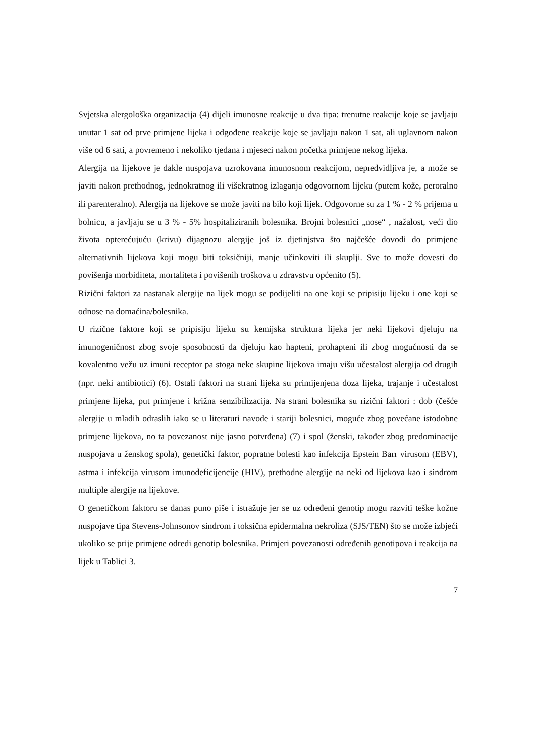Svjetska alergološka organizacija (4) dijeli imunosne reakcije u dva tipa: trenutne reakcije koje se javljaju unutar 1 sat od prve primjene lijeka i odgođene reakcije koje se javljaju nakon 1 sat, ali uglavnom nakon više od 6 sati, a povremeno i nekoliko tjedana i mjeseci nakon početka primjene nekog lijeka.
Alergija na lijekove je dakle nuspojava uzrokovana imunosnom reakcijom, nepredvidljiva je, a može se javiti nakon prethodnog, jednokratnog ili višekratnog izlaganja odgovornom lijeku (putem kože, peroralno ili parenteralno). Alergija na lijekove se može javiti na bilo koji lijek. Odgovorne su za 1 % - 2 % prijema u bolnicu, a javljaju se u 3 % - 5% hospitaliziranih bolesnika. Brojni bolesnici „nose“ , nažalost, veći dio života opterećujuću (krivu) dijagnozu alergije još iz djetinjstva što najčešće dovodi do primjene alternativnih lijekova koji mogu biti toksičniji, manje učinkoviti ili skuplji. Sve to može dovesti do povišenja morbiditeta, mortaliteta i povišenih troškova u zdravstvu općenito (5).
Rizični faktori za nastanak alergije na lijek mogu se podijeliti na one koji se pripisiju lijeku i one koji se odnose na domaćina/bolesnika.
U rizične faktore koji se pripisiju lijeku su kemijska struktura lijeka jer neki lijekovi djeluju na imunogeničnost zbog svoje sposobnosti da djeluju kao hapteni, prohapteni ili zbog mogućnosti da se kovalentno vežu uz imuni receptor pa stoga neke skupine lijekova imaju višu učestalost alergija od drugih (npr. neki antibiotici) (6). Ostali faktori na strani lijeka su primijenjena doza lijeka, trajanje i učestalost primjene lijeka, put primjene i križna senzibilizacija. Na strani bolesnika su rizični faktori : dob (češće alergije u mladih odraslih iako se u literaturi navode i stariji bolesnici, moguće zbog povećane istodobne primjene lijekova, no ta povezanost nije jasno potvrđena) (7) i spol (ženski, također zbog predominacije nuspojava u ženskog spola), genetički faktor, popratne bolesti kao infekcija Epstein Barr virusom (EBV), astma i infekcija virusom imunodeficijencije (HIV), prethodne alergije na neki od lijekova kao i sindrom multiple alergije na lijekove.
O genetičkom faktoru se danas puno piše i istražuje jer se uz određeni genotip mogu razviti teške kožne nuspojave tipa Stevens-Johnsonov sindrom i toksična epidermalna nekroliza (SJS/TEN) što se može izbjeći ukoliko se prije primjene odredi genotip bolesnika. Primjeri povezanosti određenih genotipova i reakcija na lijek u Tablici 3.
7